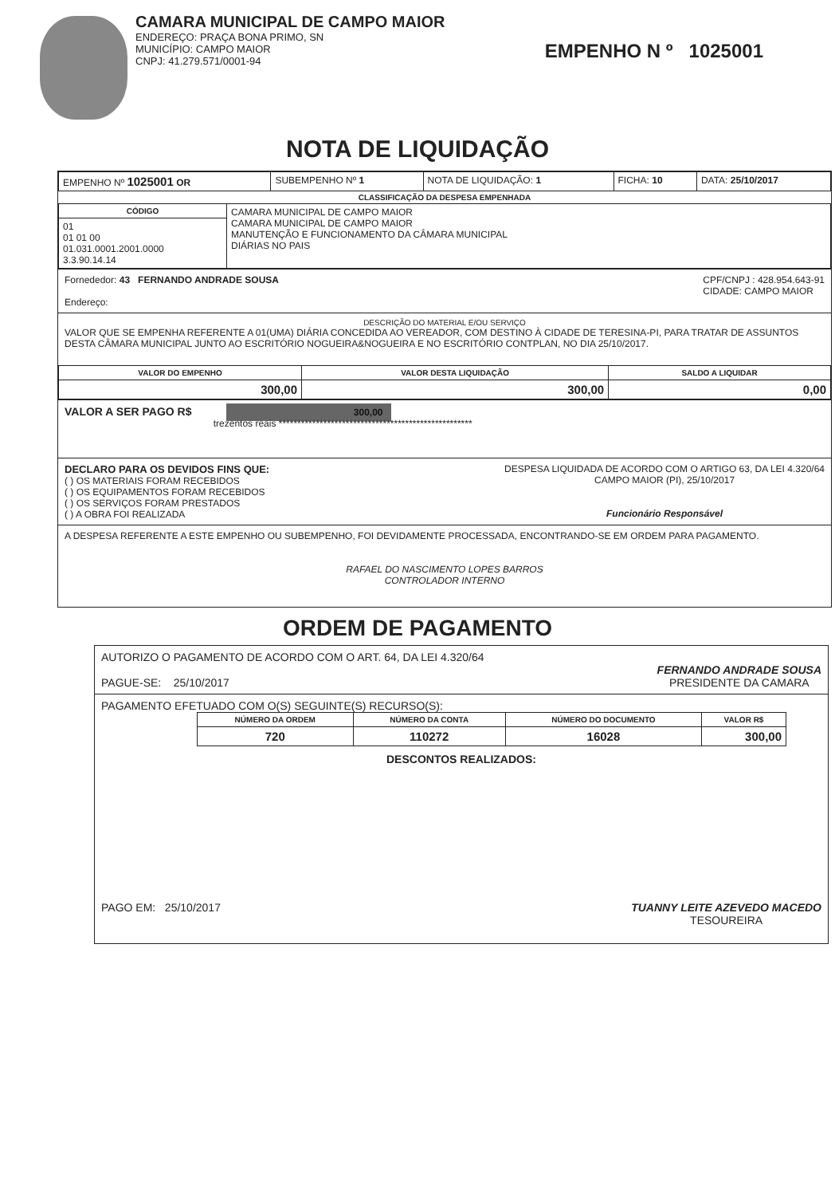CAMARA MUNICIPAL DE CAMPO MAIOR
ENDEREÇO: PRAÇA BONA PRIMO, SN
MUNICÍPIO: CAMPO MAIOR
CNPJ: 41.279.571/0001-94
EMPENHO N º 1025001
NOTA DE LIQUIDAÇÃO
| EMPENHO Nº 1025001 OR | SUBEMPENHO Nº 1 | NOTA DE LIQUIDAÇÃO: 1 | FICHA: 10 | DATA: 25/10/2017 |
CLASSIFICAÇÃO DA DESPESA EMPENHADA
| CÓDIGO | CAMARA MUNICIPAL DE CAMPO MAIOR CAMARA MUNICIPAL DE CAMPO MAIOR MANUTENÇÃO E FUNCIONAMENTO DA CÂMARA MUNICIPAL DIÁRIAS NO PAIS |
| 01 01 01 00 01.031.0001.2001.0000 3.3.90.14.14 | |
Fornededor: 43 FERNANDO ANDRADE SOUSA CPF/CNPJ : 428.954.643-91
CIDADE: CAMPO MAIOR
Endereço:
DESCRIÇÃO DO MATERIAL E/OU SERVIÇO
VALOR QUE SE EMPENHA REFERENTE A 01(UMA) DIÁRIA CONCEDIDA AO VEREADOR, COM DESTINO À CIDADE DE TERESINA-PI, PARA TRATAR DE ASSUNTOS DESTA CÂMARA MUNICIPAL JUNTO AO ESCRITÓRIO NOGUEIRA&NOGUEIRA E NO ESCRITÓRIO CONTPLAN, NO DIA 25/10/2017.
| VALOR DO EMPENHO | VALOR DESTA LIQUIDAÇÃO | SALDO A LIQUIDAR |
| --- | --- | --- |
| 300,00 | 300,00 | 0,00 |
VALOR A SER PAGO R$ 300,00
trezentos reais ****************************************************
DECLARO PARA OS DEVIDOS FINS QUE:
( ) OS MATERIAIS FORAM RECEBIDOS
( ) OS EQUIPAMENTOS FORAM RECEBIDOS
( ) OS SERVIÇOS FORAM PRESTADOS
( ) A OBRA FOI REALIZADA
DESPESA LIQUIDADA DE ACORDO COM O ARTIGO 63, DA LEI 4.320/64
CAMPO MAIOR (PI), 25/10/2017
Funcionário Responsável
A DESPESA REFERENTE A ESTE EMPENHO OU SUBEMPENHO, FOI DEVIDAMENTE PROCESSADA, ENCONTRANDO-SE EM ORDEM PARA PAGAMENTO.
RAFAEL DO NASCIMENTO LOPES BARROS
CONTROLADOR INTERNO
ORDEM DE PAGAMENTO
AUTORIZO O PAGAMENTO DE ACORDO COM O ART. 64, DA LEI 4.320/64
PAGUE-SE: 25/10/2017
FERNANDO ANDRADE SOUSA
PRESIDENTE DA CAMARA
PAGAMENTO EFETUADO COM O(S) SEGUINTE(S) RECURSO(S):
| NÚMERO DA ORDEM | NÚMERO DA CONTA | NÚMERO DO DOCUMENTO | VALOR R$ |
| --- | --- | --- | --- |
| 720 | 110272 | 16028 | 300,00 |
DESCONTOS REALIZADOS:
PAGO EM: 25/10/2017 TUANNY LEITE AZEVEDO MACEDO
TESOUREIRA